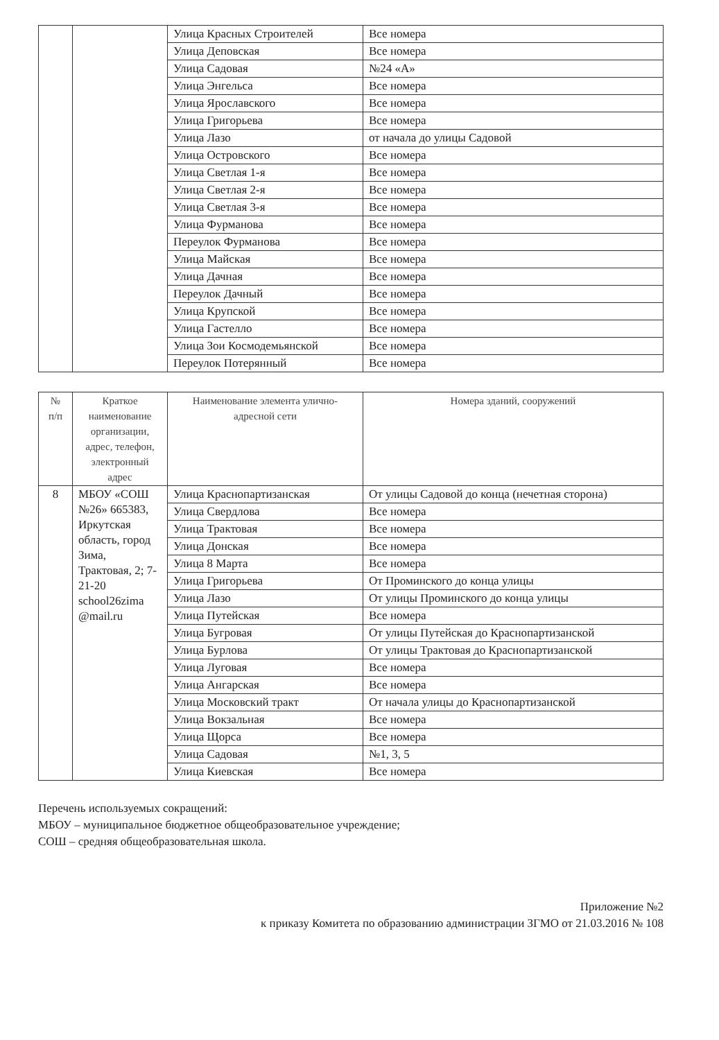| | | Улица Красных Строителей | Все номера |
| | | Улица Деповская | Все номера |
| | | Улица Садовая | №24 «А» |
| | | Улица Энгельса | Все номера |
| | | Улица Ярославского | Все номера |
| | | Улица Григорьева | Все номера |
| | | Улица Лазо | от начала до улицы Садовой |
| | | Улица Островского | Все номера |
| | | Улица Светлая 1-я | Все номера |
| | | Улица Светлая 2-я | Все номера |
| | | Улица Светлая 3-я | Все номера |
| | | Улица Фурманова | Все номера |
| | | Переулок Фурманова | Все номера |
| | | Улица Майская | Все номера |
| | | Улица Дачная | Все номера |
| | | Переулок Дачный | Все номера |
| | | Улица Крупской | Все номера |
| | | Улица Гастелло | Все номера |
| | | Улица Зои Космодемьянской | Все номера |
| | | Переулок Потерянный | Все номера |
| № п/п | Краткое наименование организации, адрес, телефон, электронный адрес | Наименование элемента улично-адресной сети | Номера зданий, сооружений |
| --- | --- | --- | --- |
| 8 | МБОУ «СОШ №26» 665383, Иркутская область, город Зима, Трактовая, 2; 7-21-20 school26zima @mail.ru | Улица Краснопартизанская | От улицы Садовой до конца (нечетная сторона) |
| | | Улица Свердлова | Все номера |
| | | Улица Трактовая | Все номера |
| | | Улица Донская | Все номера |
| | | Улица 8 Марта | Все номера |
| | | Улица Григорьева | От Проминского до конца улицы |
| | | Улица Лазо | От улицы Проминского до конца улицы |
| | | Улица Путейская | Все номера |
| | | Улица Бугровая | От улицы Путейская до Краснопартизанской |
| | | Улица Бурлова | От улицы Трактовая до Краснопартизанской |
| | | Улица Луговая | Все номера |
| | | Улица Ангарская | Все номера |
| | | Улица Московский тракт | От начала улицы до Краснопартизанской |
| | | Улица Вокзальная | Все номера |
| | | Улица Щорса | Все номера |
| | | Улица Садовая | №1, 3, 5 |
| | | Улица Киевская | Все номера |
Перечень используемых сокращений:
МБОУ – муниципальное бюджетное общеобразовательное учреждение;
СОШ – средняя общеобразовательная школа.
Приложение №2
к приказу Комитета по образованию администрации ЗГМО от 21.03.2016 № 108